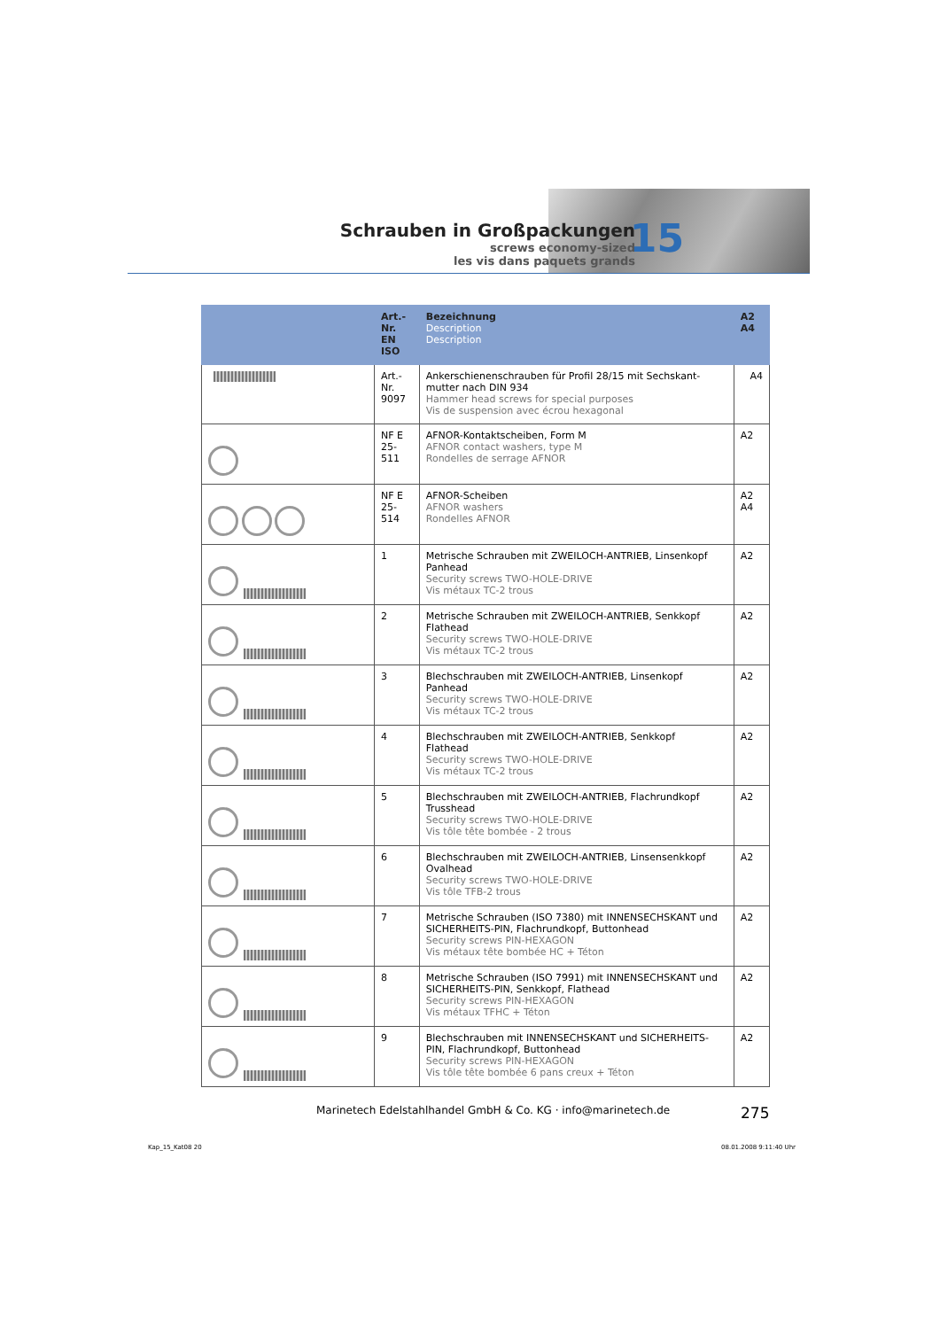Schrauben in Großpackungen
screws economy-sized
les vis dans paquets grands
15
| | Art.-Nr. EN ISO | Bezeichnung Description Description | A2 A4 |
| --- | --- | --- | --- |
| | Art.-Nr. 9097 | Ankerschienenschrauben für Profil 28/15 mit Sechskant-mutter nach DIN 934 Hammer head screws for special purposes Vis de suspension avec écrou hexagonal | A4 |
| | NF E 25-511 | AFNOR-Kontaktscheiben, Form M AFNOR contact washers, type M Rondelles de serrage AFNOR | A2 |
| | NF E 25-514 | AFNOR-Scheiben AFNOR washers Rondelles AFNOR | A2 A4 |
| | 1 | Metrische Schrauben mit ZWEILOCH-ANTRIEB, Linsenkopf Panhead Security screws TWO-HOLE-DRIVE Vis métaux TC-2 trous | A2 |
| | 2 | Metrische Schrauben mit ZWEILOCH-ANTRIEB, Senkkopf Flathead Security screws TWO-HOLE-DRIVE Vis métaux TC-2 trous | A2 |
| | 3 | Blechschrauben mit ZWEILOCH-ANTRIEB, Linsenkopf Panhead Security screws TWO-HOLE-DRIVE Vis métaux TC-2 trous | A2 |
| | 4 | Blechschrauben mit ZWEILOCH-ANTRIEB, Senkkopf Flathead Security screws TWO-HOLE-DRIVE Vis métaux TC-2 trous | A2 |
| | 5 | Blechschrauben mit ZWEILOCH-ANTRIEB, Flachrundkopf Trusshead Security screws TWO-HOLE-DRIVE Vis tôle tête bombée - 2 trous | A2 |
| | 6 | Blechschrauben mit ZWEILOCH-ANTRIEB, Linsensenkkopf Ovalhead Security screws TWO-HOLE-DRIVE Vis tôle TFB-2 trous | A2 |
| | 7 | Metrische Schrauben (ISO 7380) mit INNENSECHSKANT und SICHERHEITS-PIN, Flachrundkopf, Buttonhead Security screws PIN-HEXAGON Vis métaux tête bombée HC + Téton | A2 |
| | 8 | Metrische Schrauben (ISO 7991) mit INNENSECHSKANT und SICHERHEITS-PIN, Senkkopf, Flathead Security screws PIN-HEXAGON Vis métaux TFHC + Téton | A2 |
| | 9 | Blechschrauben mit INNENSECHSKANT und SICHERHEITS-PIN, Flachrundkopf, Buttonhead Security screws PIN-HEXAGON Vis tôle tête bombée 6 pans creux + Téton | A2 |
Marinetech Edelstahlhandel GmbH & Co. KG · info@marinetech.de
275
Kap_15_Kat08 20 08.01.2008 9:11:40 Uhr